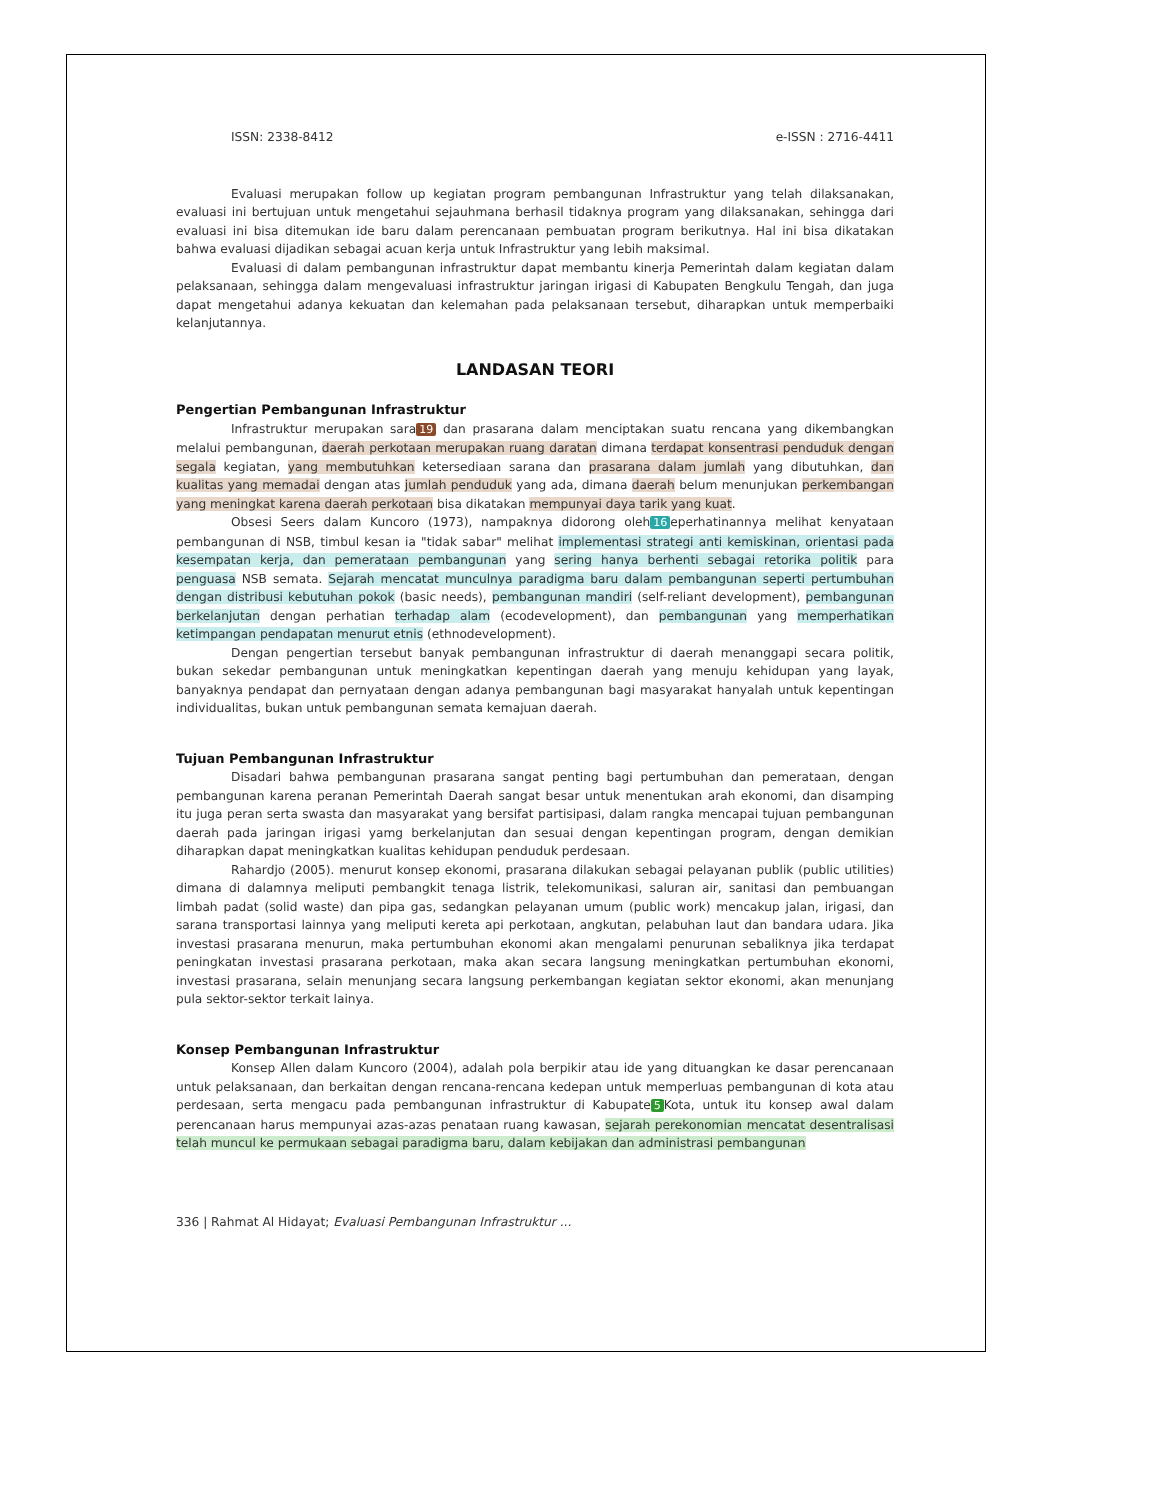ISSN: 2338-8412 e-ISSN : 2716-4411
Evaluasi merupakan follow up kegiatan program pembangunan Infrastruktur yang telah dilaksanakan, evaluasi ini bertujuan untuk mengetahui sejauhmana berhasil tidaknya program yang dilaksanakan, sehingga dari evaluasi ini bisa ditemukan ide baru dalam perencanaan pembuatan program berikutnya. Hal ini bisa dikatakan bahwa evaluasi dijadikan sebagai acuan kerja untuk Infrastruktur yang lebih maksimal.
Evaluasi di dalam pembangunan infrastruktur dapat membantu kinerja Pemerintah dalam kegiatan dalam pelaksanaan, sehingga dalam mengevaluasi infrastruktur jaringan irigasi di Kabupaten Bengkulu Tengah, dan juga dapat mengetahui adanya kekuatan dan kelemahan pada pelaksanaan tersebut, diharapkan untuk memperbaiki kelanjutannya.
LANDASAN TEORI
Pengertian Pembangunan Infrastruktur
Infrastruktur merupakan sara 19 dan prasarana dalam menciptakan suatu rencana yang dikembangkan melalui pembangunan, daerah perkotaan merupakan ruang daratan dimana terdapat konsentrasi penduduk dengan segala kegiatan, yang membutuhkan ketersediaan sarana dan prasarana dalam jumlah yang dibutuhkan, dan kualitas yang memadai dengan atas jumlah penduduk yang ada, dimana daerah belum menunjukan perkembangan yang meningkat karena daerah perkotaan bisa dikatakan mempunyai daya tarik yang kuat.
Obsesi Seers dalam Kuncoro (1973), nampaknya didorong oleh 16 eperhatinannya melihat kenyataan pembangunan di NSB, timbul kesan ia "tidak sabar" melihat implementasi strategi anti kemiskinan, orientasi pada kesempatan kerja, dan pemerataan pembangunan yang sering hanya berhenti sebagai retorika politik para penguasa NSB semata. Sejarah mencatat munculnya paradigma baru dalam pembangunan seperti pertumbuhan dengan distribusi kebutuhan pokok (basic needs), pembangunan mandiri (self-reliant development), pembangunan berkelanjutan dengan perhatian terhadap alam (ecodevelopment), dan pembangunan yang memperhatikan ketimpangan pendapatan menurut etnis (ethnodevelopment).
Dengan pengertian tersebut banyak pembangunan infrastruktur di daerah menanggapi secara politik, bukan sekedar pembangunan untuk meningkatkan kepentingan daerah yang menuju kehidupan yang layak, banyaknya pendapat dan pernyataan dengan adanya pembangunan bagi masyarakat hanyalah untuk kepentingan individualitas, bukan untuk pembangunan semata kemajuan daerah.
Tujuan Pembangunan Infrastruktur
Disadari bahwa pembangunan prasarana sangat penting bagi pertumbuhan dan pemerataan, dengan pembangunan karena peranan Pemerintah Daerah sangat besar untuk menentukan arah ekonomi, dan disamping itu juga peran serta swasta dan masyarakat yang bersifat partisipasi, dalam rangka mencapai tujuan pembangunan daerah pada jaringan irigasi yamg berkelanjutan dan sesuai dengan kepentingan program, dengan demikian diharapkan dapat meningkatkan kualitas kehidupan penduduk perdesaan.
Rahardjo (2005). menurut konsep ekonomi, prasarana dilakukan sebagai pelayanan publik (public utilities) dimana di dalamnya meliputi pembangkit tenaga listrik, telekomunikasi, saluran air, sanitasi dan pembuangan limbah padat (solid waste) dan pipa gas, sedangkan pelayanan umum (public work) mencakup jalan, irigasi, dan sarana transportasi lainnya yang meliputi kereta api perkotaan, angkutan, pelabuhan laut dan bandara udara. Jika investasi prasarana menurun, maka pertumbuhan ekonomi akan mengalami penurunan sebaliknya jika terdapat peningkatan investasi prasarana perkotaan, maka akan secara langsung meningkatkan pertumbuhan ekonomi, investasi prasarana, selain menunjang secara langsung perkembangan kegiatan sektor ekonomi, akan menunjang pula sektor-sektor terkait lainya.
Konsep Pembangunan Infrastruktur
Konsep Allen dalam Kuncoro (2004), adalah pola berpikir atau ide yang dituangkan ke dasar perencanaan untuk pelaksanaan, dan berkaitan dengan rencana-rencana kedepan untuk memperluas pembangunan di kota atau perdesaan, serta mengacu pada pembangunan infrastruktur di Kabupate 5 Kota, untuk itu konsep awal dalam perencanaan harus mempunyai azas-azas penataan ruang kawasan, sejarah perekonomian mencatat desentralisasi telah muncul ke permukaan sebagai paradigma baru, dalam kebijakan dan administrasi pembangunan
336 | Rahmat Al Hidayat; Evaluasi Pembangunan Infrastruktur ...